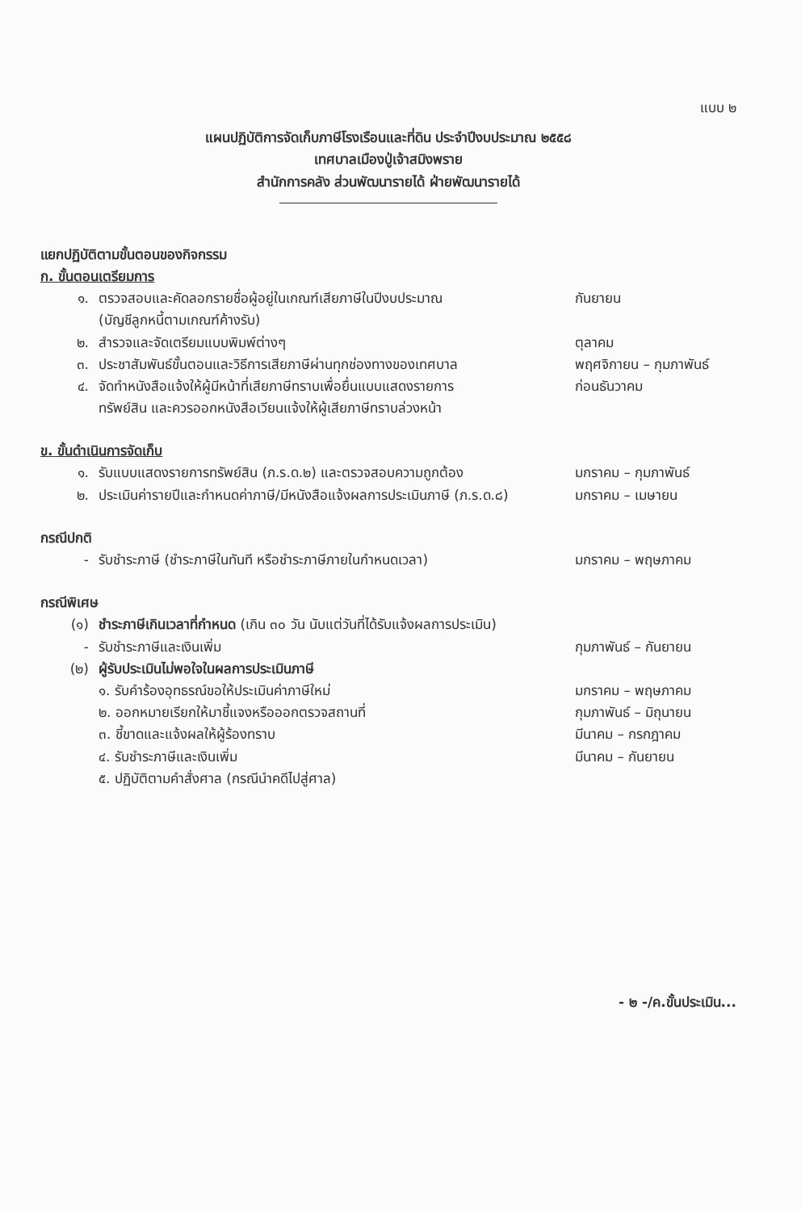แบบ ๒
แผนปฏิบัติการจัดเก็บภาษีโรงเรือนและที่ดิน ประจำปีงบประมาณ ๒๕๕๘
เทศบาลเมืองปู่เจ้าสมิงพราย
สำนักการคลัง ส่วนพัฒนารายได้ ฝ่ายพัฒนารายได้
แยกปฏิบัติตามขั้นตอนของกิจกรรม
ก. ขั้นตอนเตรียมการ
๑. ตรวจสอบและคัดลอกรายชื่อผู้อยู่ในเกณฑ์เสียภาษีในปีงบประมาณ
(บัญชีลูกหนี้ตามเกณฑ์ค้างรับ) กันยายน
๒. สำรวจและจัดเตรียมแบบพิมพ์ต่างๆ ตุลาคม
๓. ประชาสัมพันธ์ขั้นตอนและวิธีการเสียภาษีผ่านทุกช่องทางของเทศบาล พฤศจิกายน – กุมภาพันธ์
๔. จัดทำหนังสือแจ้งให้ผู้มีหน้าที่เสียภาษีทราบเพื่อยื่นแบบแสดงรายการ
ทรัพย์สิน และควรออกหนังสือเวียนแจ้งให้ผู้เสียภาษีทราบล่วงหน้า ก่อนธันวาคม
ข. ขั้นดำเนินการจัดเก็บ
๑. รับแบบแสดงรายการทรัพย์สิน (ภ.ร.ด.๒) และตรวจสอบความถูกต้อง มกราคม – กุมภาพันธ์
๒. ประเมินค่ารายปีและกำหนดค่าภาษี/มีหนังสือแจ้งผลการประเมินภาษี (ภ.ร.ด.๘) มกราคม – เมษายน
กรณีปกติ
- รับชำระภาษี (ชำระภาษีในทันที หรือชำระภาษีภายในกำหนดเวลา) มกราคม – พฤษภาคม
กรณีพิเศษ
(๑) ชำระภาษีเกินเวลาที่กำหนด (เกิน ๓๐ วัน นับแต่วันที่ได้รับแจ้งผลการประเมิน)
- รับชำระภาษีและเงินเพิ่ม กุมภาพันธ์ – กันยายน
(๒) ผู้รับประเมินไม่พอใจในผลการประเมินภาษี
๑. รับคำร้องอุทธรณ์ขอให้ประเมินค่าภาษีใหม่ มกราคม – พฤษภาคม
๒. ออกหมายเรียกให้มาชี้แจงหรือออกตรวจสถานที่ กุมภาพันธ์ – มิถุนายน
๓. ชี้ขาดและแจ้งผลให้ผู้ร้องทราบ มีนาคม – กรกฎาคม
๔. รับชำระภาษีและเงินเพิ่ม มีนาคม – กันยายน
๕. ปฏิบัติตามคำสั่งศาล (กรณีนำคดีไปสู่ศาล)
- ๒ -/ค.ขั้นประเมิน...